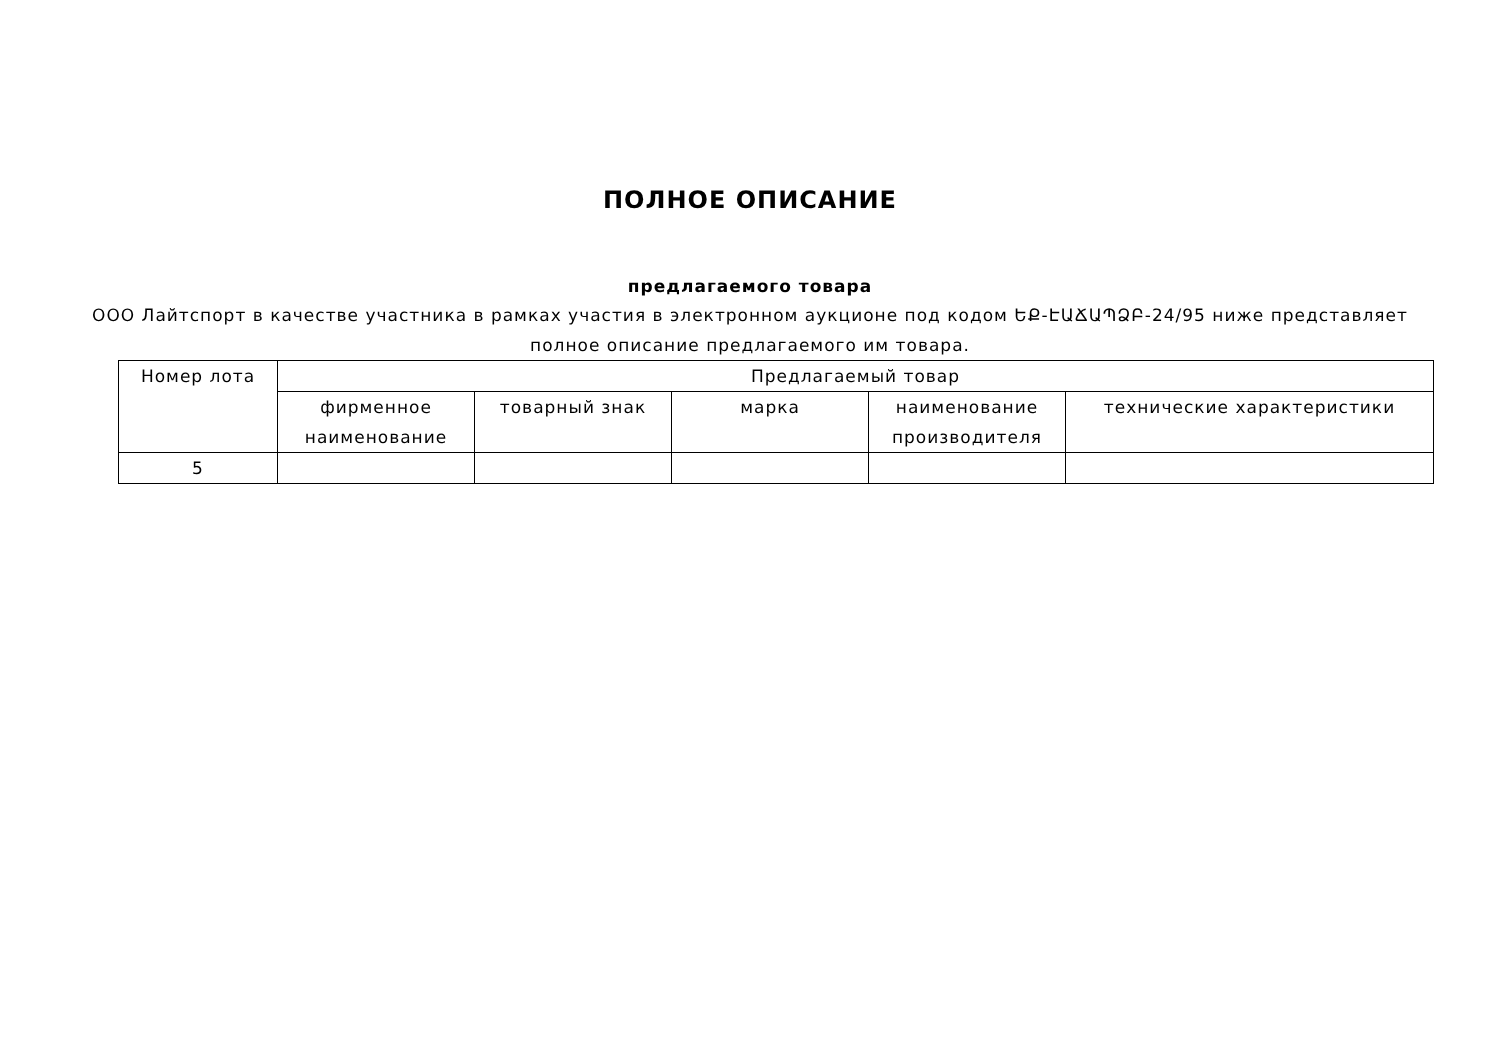ПОЛНОЕ ОПИСАНИЕ
предлагаемого товара
ООО Лайтспорт в качестве участника в рамках участия в электронном аукционе под кодом ԵՔ-ԷԱՃԱՊՁԲ-24/95 ниже представляет полное описание предлагаемого им товара.
| Номер лота | Предлагаемый товар | | | | |
| --- | --- | --- | --- | --- | --- |
| | фирменное наименование | товарный знак | марка | наименование производителя | технические характеристики |
| 5 | | | | | |